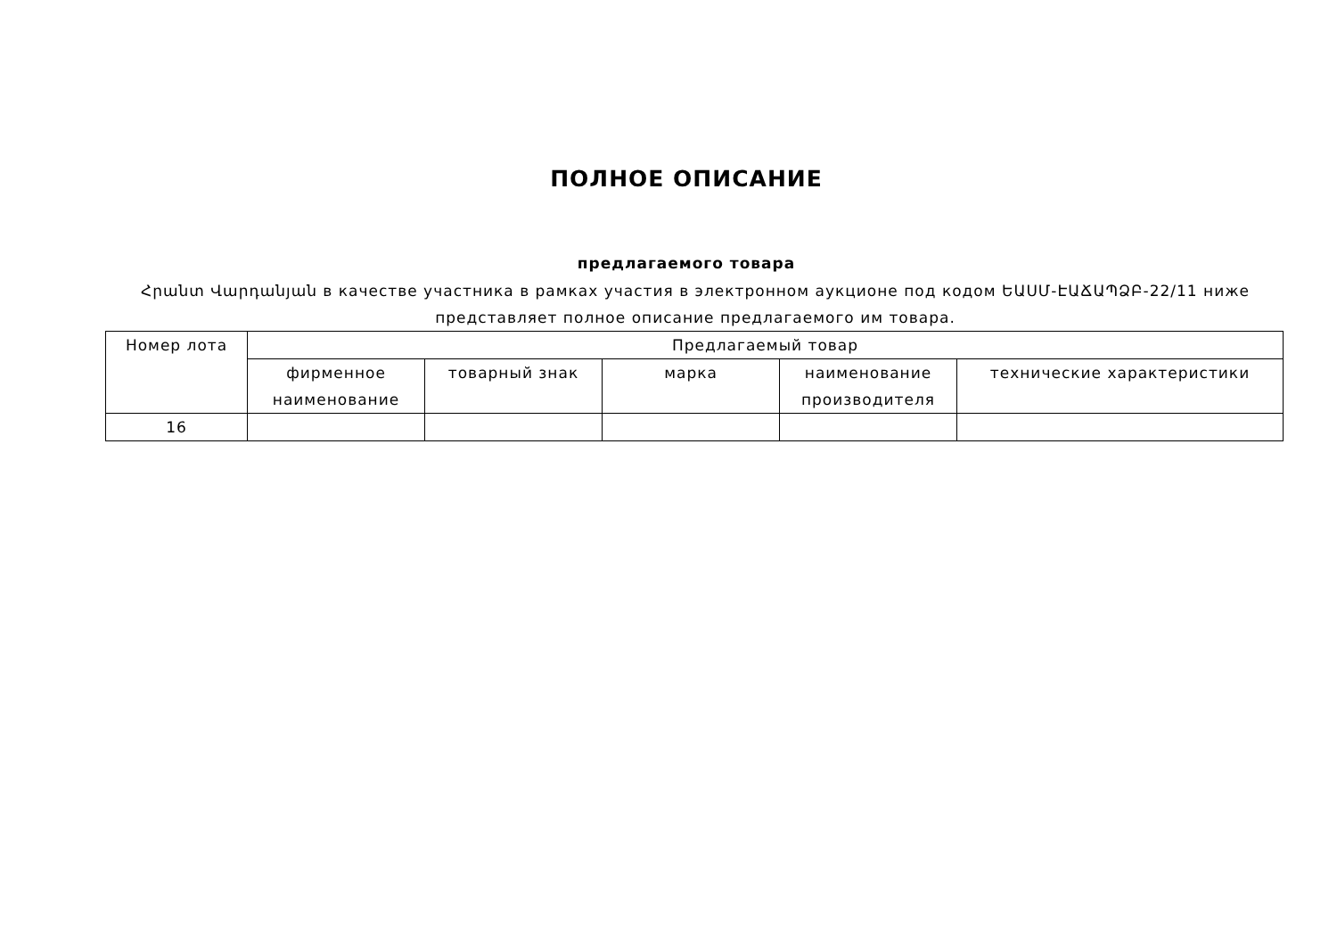ПОЛНОЕ ОПИСАНИЕ
предлагаемого товара
Հրանտ Վարդանյան в качестве участника в рамках участия в электронном аукционе под кодом ԵԱՍՄ-ԷԱՃԱՊՁԲ-22/11 ниже представляет полное описание предлагаемого им товара.
| Номер лота | Предлагаемый товар | | | | |
| --- | --- | --- | --- | --- | --- |
| | фирменное наименование | товарный знак | марка | наименование производителя | технические характеристики |
| 16 | | | | | |